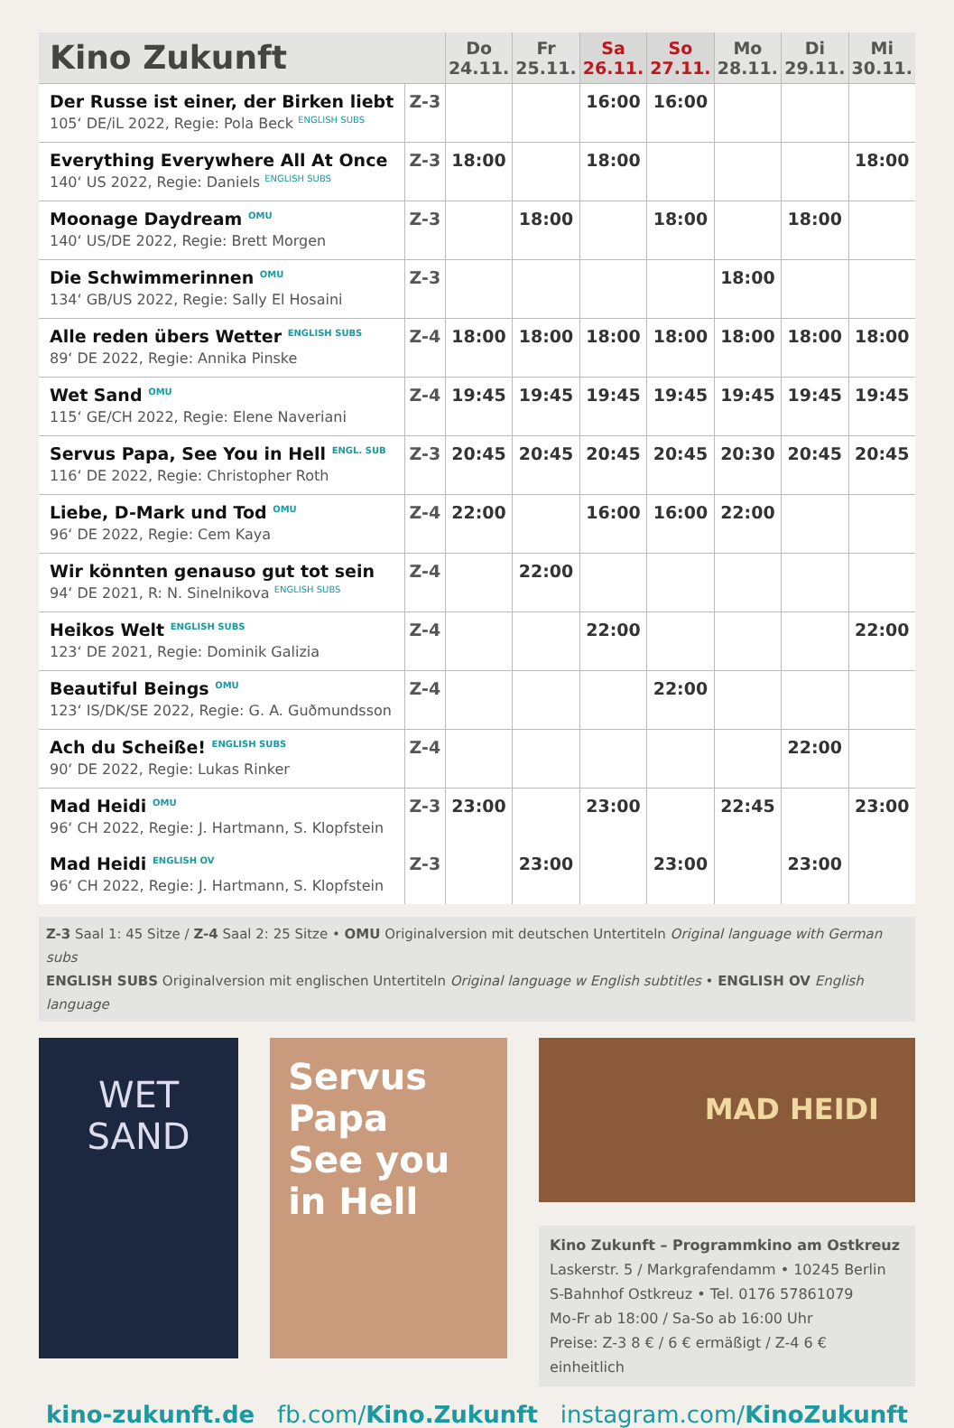| Kino Zukunft | | Do 24.11. | Fr 25.11. | Sa 26.11. | So 27.11. | Mo 28.11. | Di 29.11. | Mi 30.11. |
| --- | --- | --- | --- | --- | --- | --- | --- | --- |
| Der Russe ist einer, der Birken liebt 105‘ DE/iL 2022, Regie: Pola Beck <sup>ENGLISH SUBS</sup> | Z-3 | | | 16:00 | 16:00 | | | |
| Everything Everywhere All At Once 140‘ US 2022, Regie: Daniels <sup>ENGLISH SUBS</sup> | Z-3 | 18:00 | | 18:00 | | | | 18:00 |
| Moonage Daydream <sup>OMU</sup> 140‘ US/DE 2022, Regie: Brett Morgen | Z-3 | | 18:00 | | 18:00 | | 18:00 | |
| Die Schwimmerinnen <sup>OMU</sup> 134‘ GB/US 2022, Regie: Sally El Hosaini | Z-3 | | | | | 18:00 | | |
| Alle reden übers Wetter <sup>ENGLISH SUBS</sup> 89‘ DE 2022, Regie: Annika Pinske | Z-4 | 18:00 | 18:00 | 18:00 | 18:00 | 18:00 | 18:00 | 18:00 |
| Wet Sand <sup>OMU</sup> 115‘ GE/CH 2022, Regie: Elene Naveriani | Z-4 | 19:45 | 19:45 | 19:45 | 19:45 | 19:45 | 19:45 | 19:45 |
| Servus Papa, See You in Hell <sup>ENGL. SUB</sup> 116‘ DE 2022, Regie: Christopher Roth | Z-3 | 20:45 | 20:45 | 20:45 | 20:45 | 20:30 | 20:45 | 20:45 |
| Liebe, D-Mark und Tod <sup>OMU</sup> 96‘ DE 2022, Regie: Cem Kaya | Z-4 | 22:00 | | 16:00 | 16:00 | 22:00 | | |
| Wir könnten genauso gut tot sein 94‘ DE 2021, R: N. Sinelnikova <sup>ENGLISH SUBS</sup> | Z-4 | | 22:00 | | | | | |
| Heikos Welt <sup>ENGLISH SUBS</sup> 123‘ DE 2021, Regie: Dominik Galizia | Z-4 | | | 22:00 | | | | 22:00 |
| Beautiful Beings <sup>OMU</sup> 123‘ IS/DK/SE 2022, Regie: G. A. Guðmundsson | Z-4 | | | | 22:00 | | | |
| Ach du Scheiße! <sup>ENGLISH SUBS</sup> 90‘ DE 2022, Regie: Lukas Rinker | Z-4 | | | | | | 22:00 | |
| Mad Heidi <sup>OMU</sup> 96‘ CH 2022, Regie: J. Hartmann, S. Klopfstein | Z-3 | 23:00 | | 23:00 | | 22:45 | | 23:00 |
| Mad Heidi <sup>ENGLISH OV</sup> 96‘ CH 2022, Regie: J. Hartmann, S. Klopfstein | Z-3 | | 23:00 | | 23:00 | | 23:00 | |
Z-3 Saal 1: 45 Sitze / Z-4 Saal 2: 25 Sitze • OMU Originalversion mit deutschen Untertiteln Original language with German subs
ENGLISH SUBS Originalversion mit englischen Untertiteln Original language w English subtitles • ENGLISH OV English language
WET
SAND
Servus Papa
See you in Hell
MAD HEIDI
Kino Zukunft – Programmkino am Ostkreuz
Laskerstr. 5 / Markgrafendamm • 10245 Berlin
S-Bahnhof Ostkreuz • Tel. 0176 57861079
Mo-Fr ab 18:00 / Sa-So ab 16:00 Uhr
Preise: Z-3 8 € / 6 € ermäßigt / Z-4 6 € einheitlich
kino-zukunft.de fb.com/Kino.Zukunft instagram.com/KinoZukunft